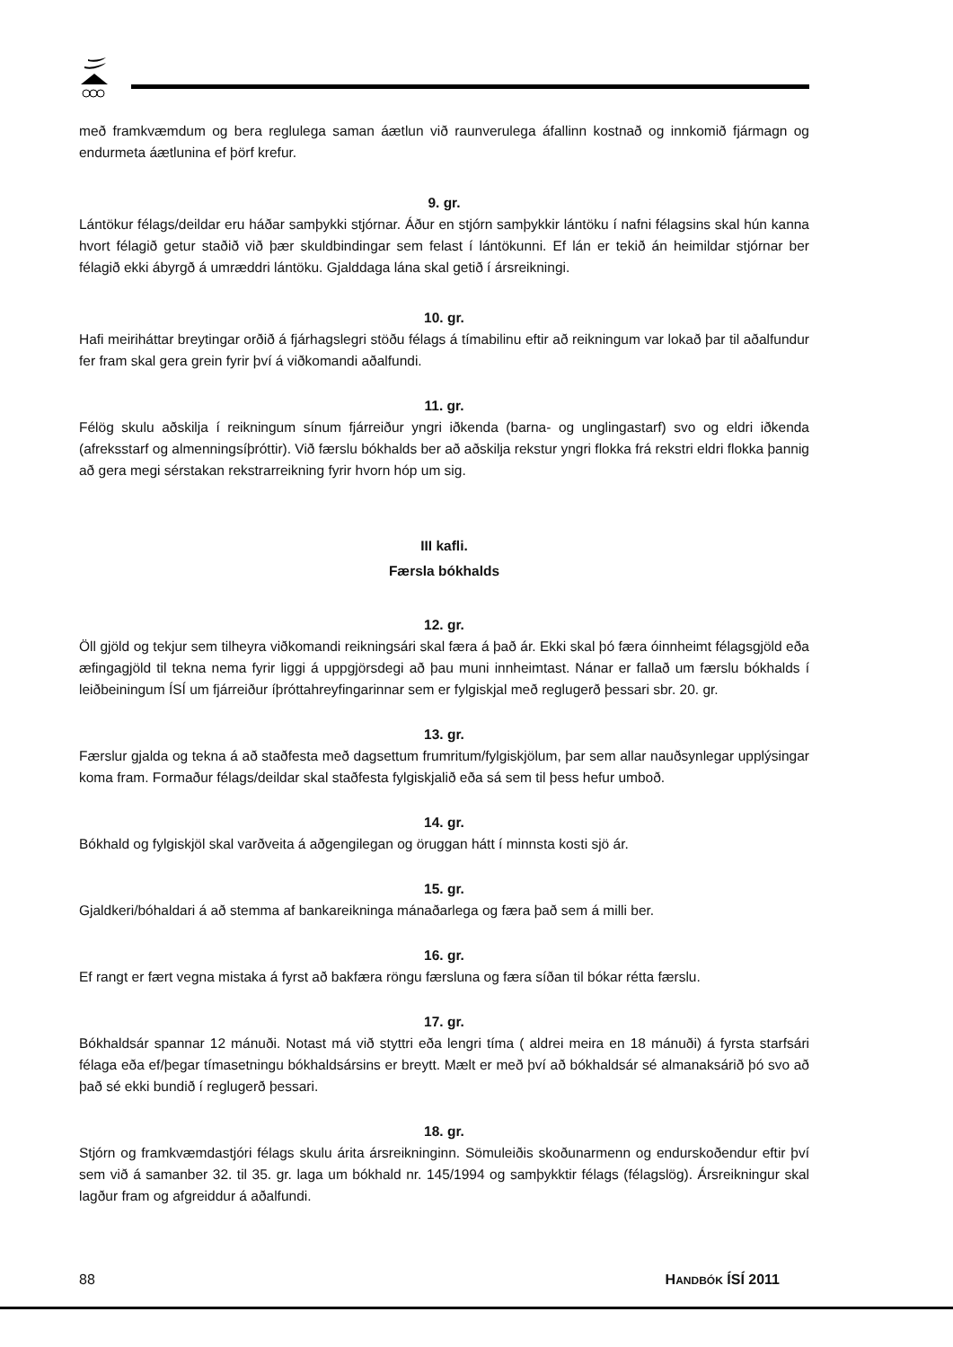með framkvæmdum og bera reglulega saman áætlun við raunverulega áfallinn kostnað og innkomið fjármagn og endurmeta áætlunina ef þörf krefur.
9. gr.
Lántökur félags/deildar eru háðar samþykki stjórnar. Áður en stjórn samþykkir lántöku í nafni félagsins skal hún kanna hvort félagið getur staðið við þær skuldbindingar sem felast í lántökunni. Ef lán er tekið án heimildar stjórnar ber félagið ekki ábyrgð á umræddri lántöku. Gjalddaga lána skal getið í ársreikningi.
10. gr.
Hafi meiriháttar breytingar orðið á fjárhagslegri stöðu félags á tímabilinu eftir að reikningum var lokað þar til aðalfundur fer fram skal gera grein fyrir því á viðkomandi aðalfundi.
11. gr.
Félög skulu aðskilja í reikningum sínum fjárreiður yngri iðkenda (barna- og unglingastarf) svo og eldri iðkenda (afreksstarf og almenningsíþróttir). Við færslu bókhalds ber að aðskilja rekstur yngri flokka frá rekstri eldri flokka þannig að gera megi sérstakan rekstrarreikning fyrir hvorn hóp um sig.
III kafli.
Færsla bókhalds
12. gr.
Öll gjöld og tekjur sem tilheyra viðkomandi reikningsári skal færa á það ár. Ekki skal þó færa óinnheimt félagsgjöld eða æfingagjöld til tekna nema fyrir liggi á uppgjörsdegi að þau muni innheimtast. Nánar er fallað um færslu bókhalds í leiðbeiningum ÍSÍ um fjárreiður íþróttahreyfingarinnar sem er fylgiskjal með reglugerð þessari sbr. 20. gr.
13. gr.
Færslur gjalda og tekna á að staðfesta með dagsettum frumritum/fylgiskjölum, þar sem allar nauðsynlegar upplýsingar koma fram. Formaður félags/deildar skal staðfesta fylgiskjalið eða sá sem til þess hefur umboð.
14. gr.
Bókhald og fylgiskjöl skal varðveita á aðgengilegan og öruggan hátt í minnsta kosti sjö ár.
15. gr.
Gjaldkeri/bóhaldari á að stemma af bankareikninga mánaðarlega og færa það sem á milli ber.
16. gr.
Ef rangt er fært vegna mistaka á fyrst að bakfæra röngu færsluna og færa síðan til bókar rétta færslu.
17. gr.
Bókhaldsár spannar 12 mánuði. Notast má við styttri eða lengri tíma ( aldrei meira en 18 mánuði) á fyrsta starfsári félaga eða ef/þegar tímasetningu bókhaldsársins er breytt. Mælt er með því að bókhaldsár sé almanaksárið þó svo að það sé ekki bundið í reglugerð þessari.
18. gr.
Stjórn og framkvæmdastjóri félags skulu árita ársreikninginn. Sömuleiðis skoðunarmenn og endurskoðendur eftir því sem við á samanber 32. til 35. gr. laga um bókhald nr. 145/1994 og samþykktir félags (félagslög). Ársreikningur skal lagður fram og afgreiddur á aðalfundi.
88 HANDBÓK ÍSÍ 2011